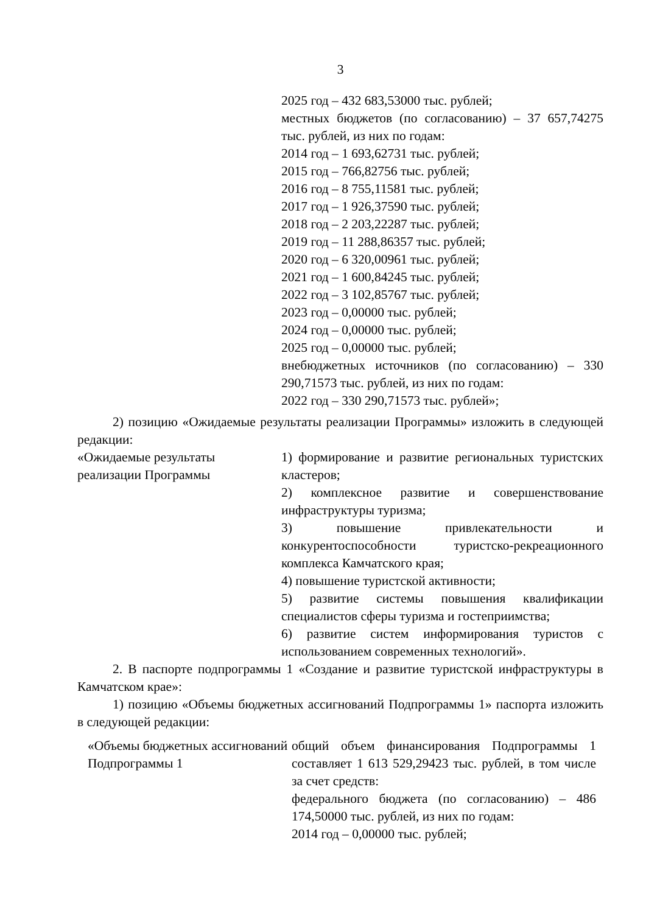3
| | 2025 год – 432 683,53000 тыс. рублей; местных бюджетов (по согласованию) – 37 657,74275 тыс. рублей, из них по годам: 2014 год – 1 693,62731 тыс. рублей; 2015 год – 766,82756 тыс. рублей; 2016 год – 8 755,11581 тыс. рублей; 2017 год – 1 926,37590 тыс. рублей; 2018 год – 2 203,22287 тыс. рублей; 2019 год – 11 288,86357 тыс. рублей; 2020 год – 6 320,00961 тыс. рублей; 2021 год – 1 600,84245 тыс. рублей; 2022 год – 3 102,85767 тыс. рублей; 2023 год – 0,00000 тыс. рублей; 2024 год – 0,00000 тыс. рублей; 2025 год – 0,00000 тыс. рублей; внебюджетных источников (по согласованию) – 330 290,71573 тыс. рублей, из них по годам: 2022 год – 330 290,71573 тыс. рублей»; |
2) позицию «Ожидаемые результаты реализации Программы» изложить в следующей редакции:
| «Ожидаемые результаты реализации Программы | 1) формирование и развитие региональных туристских кластеров; 2) комплексное развитие и совершенствование инфраструктуры туризма; 3) повышение привлекательности и конкурентоспособности туристско-рекреационного комплекса Камчатского края; 4) повышение туристской активности; 5) развитие системы повышения квалификации специалистов сферы туризма и гостеприимства; 6) развитие систем информирования туристов с использованием современных технологий». |
2. В паспорте подпрограммы 1 «Создание и развитие туристской инфраструктуры в Камчатском крае»:
1) позицию «Объемы бюджетных ассигнований Подпрограммы 1» паспорта изложить в следующей редакции:
| «Объемы бюджетных ассигнований Подпрограммы 1 | общий объем финансирования Подпрограммы 1 составляет 1 613 529,29423 тыс. рублей, в том числе за счет средств: федерального бюджета (по согласованию) – 486 174,50000 тыс. рублей, из них по годам: 2014 год – 0,00000 тыс. рублей; |